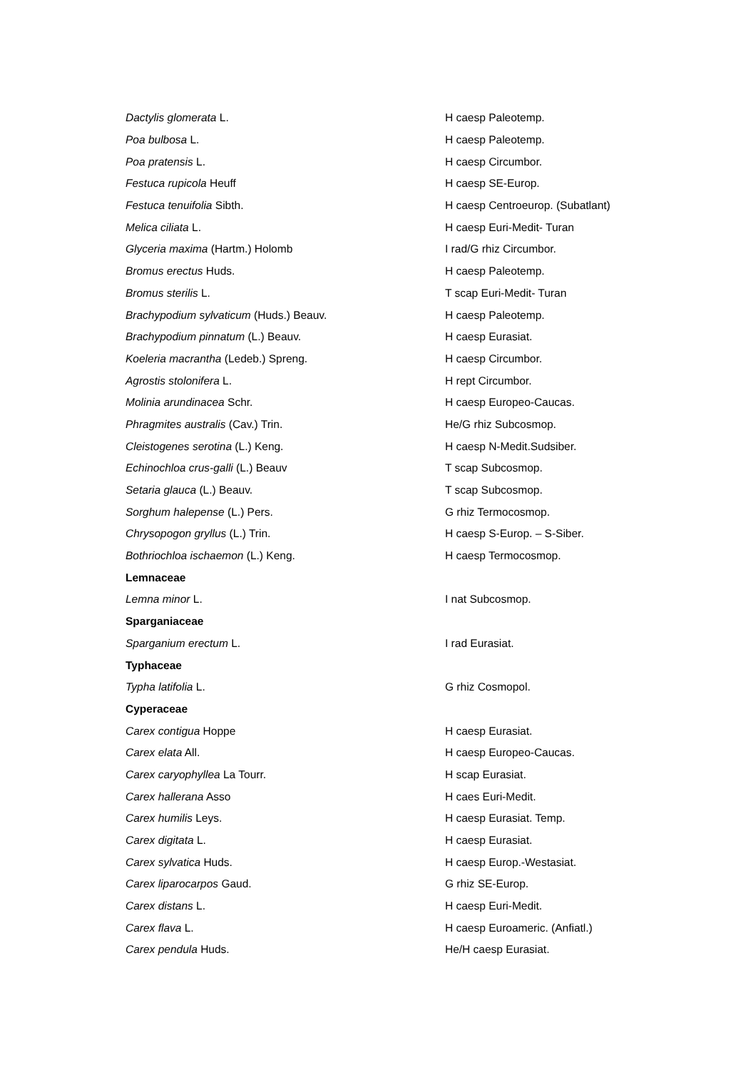| Dactylis glomerata L. | H caesp Paleotemp. |
| Poa bulbosa L. | H caesp Paleotemp. |
| Poa pratensis L. | H caesp Circumbor. |
| Festuca rupicola Heuff | H caesp SE-Europ. |
| Festuca tenuifolia Sibth. | H caesp Centroeurop. (Subatlant) |
| Melica ciliata L. | H caesp Euri-Medit- Turan |
| Glyceria maxima (Hartm.) Holomb | I rad/G rhiz Circumbor. |
| Bromus erectus Huds. | H caesp Paleotemp. |
| Bromus sterilis L. | T scap Euri-Medit- Turan |
| Brachypodium sylvaticum (Huds.) Beauv. | H caesp Paleotemp. |
| Brachypodium pinnatum (L.) Beauv. | H caesp Eurasiat. |
| Koeleria macrantha (Ledeb.) Spreng. | H caesp Circumbor. |
| Agrostis stolonifera L. | H rept Circumbor. |
| Molinia arundinacea Schr. | H caesp Europeo-Caucas. |
| Phragmites australis (Cav.) Trin. | He/G rhiz Subcosmop. |
| Cleistogenes serotina (L.) Keng. | H caesp N-Medit.Sudsiber. |
| Echinochloa crus-galli (L.) Beauv | T scap Subcosmop. |
| Setaria glauca (L.) Beauv. | T scap Subcosmop. |
| Sorghum halepense (L.) Pers. | G rhiz Termocosmop. |
| Chrysopogon gryllus (L.) Trin. | H caesp S-Europ. – S-Siber. |
| Bothriochloa ischaemon (L.) Keng. | H caesp Termocosmop. |
| Lemnaceae | |
| Lemna minor L. | I nat Subcosmop. |
| Sparganiaceae | |
| Sparganium erectum L. | I rad Eurasiat. |
| Typhaceae | |
| Typha latifolia L. | G rhiz Cosmopol. |
| Cyperaceae | |
| Carex contigua Hoppe | H caesp Eurasiat. |
| Carex elata All. | H caesp Europeo-Caucas. |
| Carex caryophyllea La Tourr. | H scap Eurasiat. |
| Carex hallerana Asso | H caes Euri-Medit. |
| Carex humilis Leys. | H caesp Eurasiat. Temp. |
| Carex digitata L. | H caesp Eurasiat. |
| Carex sylvatica Huds. | H caesp Europ.-Westasiat. |
| Carex liparocarpos Gaud. | G rhiz SE-Europ. |
| Carex distans L. | H caesp Euri-Medit. |
| Carex flava L. | H caesp Euroameric. (Anfiatl.) |
| Carex pendula Huds. | He/H caesp Eurasiat. |